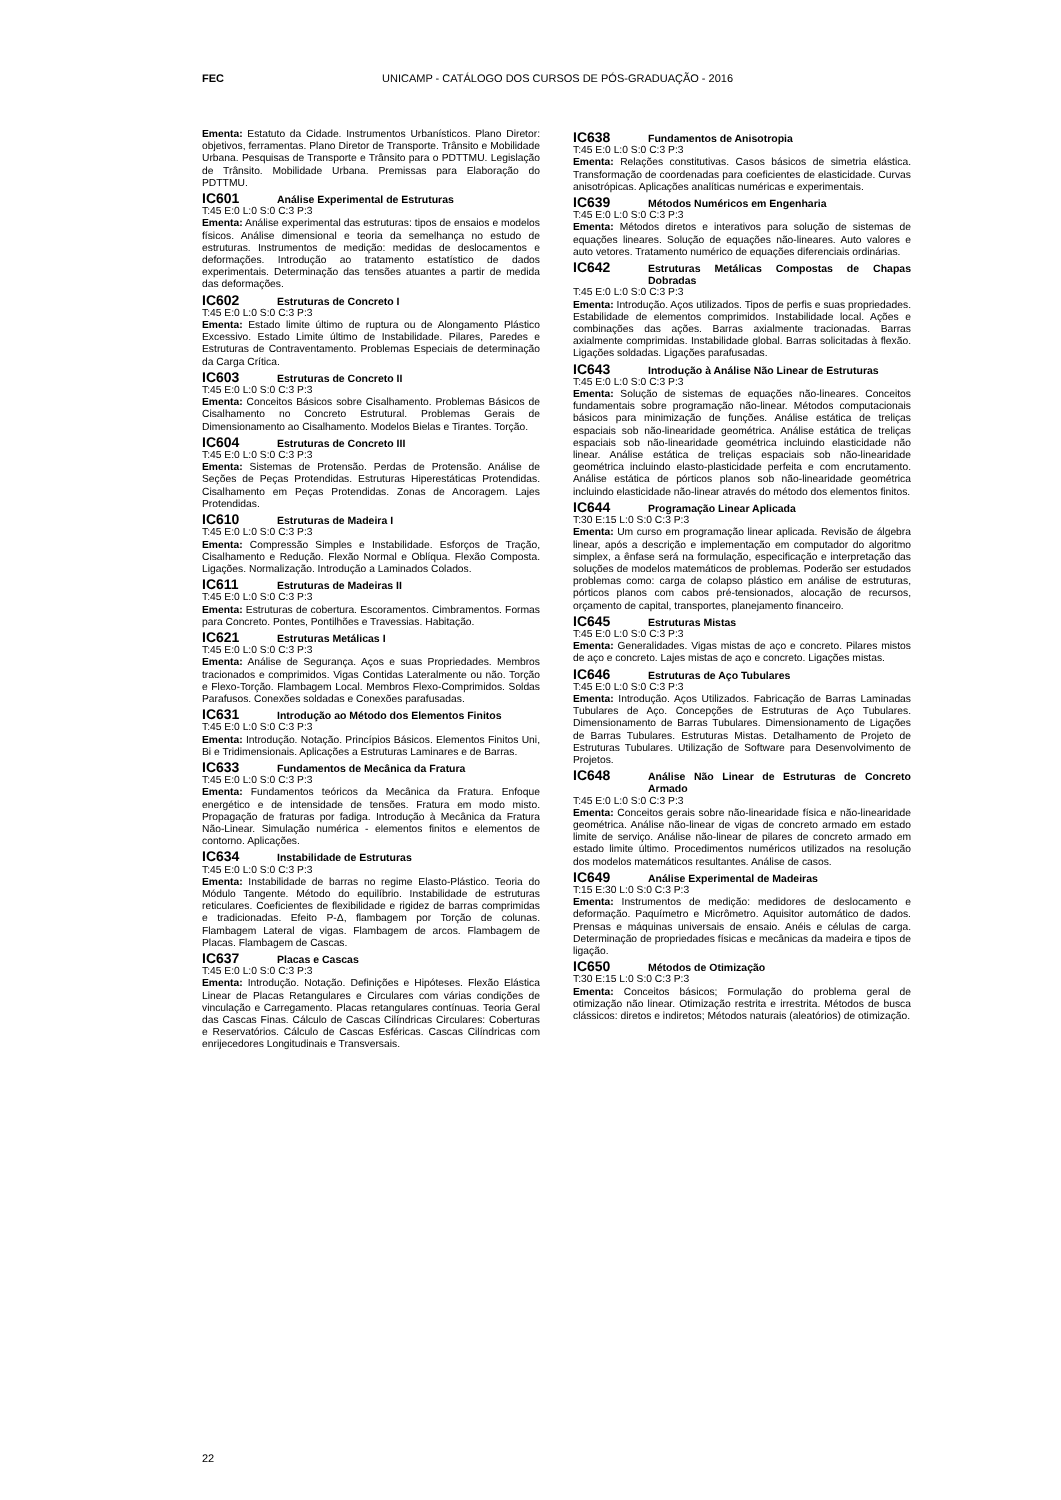FEC UNICAMP - CATÁLOGO DOS CURSOS DE PÓS-GRADUAÇÃO - 2016
Ementa: Estatuto da Cidade. Instrumentos Urbanísticos. Plano Diretor: objetivos, ferramentas. Plano Diretor de Transporte. Trânsito e Mobilidade Urbana. Pesquisas de Transporte e Trânsito para o PDTTMU. Legislação de Trânsito. Mobilidade Urbana. Premissas para Elaboração do PDTTMU.
IC601 Análise Experimental de Estruturas
T:45 E:0 L:0 S:0 C:3 P:3
Ementa: Análise experimental das estruturas: tipos de ensaios e modelos físicos. Análise dimensional e teoria da semelhança no estudo de estruturas. Instrumentos de medição: medidas de deslocamentos e deformações. Introdução ao tratamento estatístico de dados experimentais. Determinação das tensões atuantes a partir de medida das deformações.
IC602 Estruturas de Concreto I
T:45 E:0 L:0 S:0 C:3 P:3
Ementa: Estado limite último de ruptura ou de Alongamento Plástico Excessivo. Estado Limite último de Instabilidade. Pilares, Paredes e Estruturas de Contraventamento. Problemas Especiais de determinação da Carga Crítica.
IC603 Estruturas de Concreto II
T:45 E:0 L:0 S:0 C:3 P:3
Ementa: Conceitos Básicos sobre Cisalhamento. Problemas Básicos de Cisalhamento no Concreto Estrutural. Problemas Gerais de Dimensionamento ao Cisalhamento. Modelos Bielas e Tirantes. Torção.
IC604 Estruturas de Concreto III
T:45 E:0 L:0 S:0 C:3 P:3
Ementa: Sistemas de Protensão. Perdas de Protensão. Análise de Seções de Peças Protendidas. Estruturas Hiperestáticas Protendidas. Cisalhamento em Peças Protendidas. Zonas de Ancoragem. Lajes Protendidas.
IC610 Estruturas de Madeira I
T:45 E:0 L:0 S:0 C:3 P:3
Ementa: Compressão Simples e Instabilidade. Esforços de Tração, Cisalhamento e Redução. Flexão Normal e Oblíqua. Flexão Composta. Ligações. Normalização. Introdução a Laminados Colados.
IC611 Estruturas de Madeiras II
T:45 E:0 L:0 S:0 C:3 P:3
Ementa: Estruturas de cobertura. Escoramentos. Cimbramentos. Formas para Concreto. Pontes, Pontilhões e Travessias. Habitação.
IC621 Estruturas Metálicas I
T:45 E:0 L:0 S:0 C:3 P:3
Ementa: Análise de Segurança. Aços e suas Propriedades. Membros tracionados e comprimidos. Vigas Contidas Lateralmente ou não. Torção e Flexo-Torção. Flambagem Local. Membros Flexo-Comprimidos. Soldas Parafusos. Conexões soldadas e Conexões parafusadas.
IC631 Introdução ao Método dos Elementos Finitos
T:45 E:0 L:0 S:0 C:3 P:3
Ementa: Introdução. Notação. Princípios Básicos. Elementos Finitos Uni, Bi e Tridimensionais. Aplicações a Estruturas Laminares e de Barras.
IC633 Fundamentos de Mecânica da Fratura
T:45 E:0 L:0 S:0 C:3 P:3
Ementa: Fundamentos teóricos da Mecânica da Fratura. Enfoque energético e de intensidade de tensões. Fratura em modo misto. Propagação de fraturas por fadiga. Introdução à Mecânica da Fratura Não-Linear. Simulação numérica - elementos finitos e elementos de contorno. Aplicações.
IC634 Instabilidade de Estruturas
T:45 E:0 L:0 S:0 C:3 P:3
Ementa: Instabilidade de barras no regime Elasto-Plástico. Teoria do Módulo Tangente. Método do equilíbrio. Instabilidade de estruturas reticulares. Coeficientes de flexibilidade e rigidez de barras comprimidas e tradicionadas. Efeito P-Δ, flambagem por Torção de colunas. Flambagem Lateral de vigas. Flambagem de arcos. Flambagem de Placas. Flambagem de Cascas.
IC637 Placas e Cascas
T:45 E:0 L:0 S:0 C:3 P:3
Ementa: Introdução. Notação. Definições e Hipóteses. Flexão Elástica Linear de Placas Retangulares e Circulares com várias condições de vinculação e Carregamento. Placas retangulares contínuas. Teoria Geral das Cascas Finas. Cálculo de Cascas Cilíndricas Circulares: Coberturas e Reservatórios. Cálculo de Cascas Esféricas. Cascas Cilíndricas com enrijecedores Longitudinais e Transversais.
IC638 Fundamentos de Anisotropia
T:45 E:0 L:0 S:0 C:3 P:3
Ementa: Relações constitutivas. Casos básicos de simetria elástica. Transformação de coordenadas para coeficientes de elasticidade. Curvas anisotrópicas. Aplicações analíticas numéricas e experimentais.
IC639 Métodos Numéricos em Engenharia
T:45 E:0 L:0 S:0 C:3 P:3
Ementa: Métodos diretos e interativos para solução de sistemas de equações lineares. Solução de equações não-lineares. Auto valores e auto vetores. Tratamento numérico de equações diferenciais ordinárias.
IC642 Estruturas Metálicas Compostas de Chapas Dobradas
T:45 E:0 L:0 S:0 C:3 P:3
Ementa: Introdução. Aços utilizados. Tipos de perfis e suas propriedades. Estabilidade de elementos comprimidos. Instabilidade local. Ações e combinações das ações. Barras axialmente tracionadas. Barras axialmente comprimidas. Instabilidade global. Barras solicitadas à flexão. Ligações soldadas. Ligações parafusadas.
IC643 Introdução à Análise Não Linear de Estruturas
T:45 E:0 L:0 S:0 C:3 P:3
Ementa: Solução de sistemas de equações não-lineares. Conceitos fundamentais sobre programação não-linear. Métodos computacionais básicos para minimização de funções. Análise estática de treliças espaciais sob não-linearidade geométrica. Análise estática de treliças espaciais sob não-linearidade geométrica incluindo elasticidade não linear. Análise estática de treliças espaciais sob não-linearidade geométrica incluindo elasto-plasticidade perfeita e com encrutamento. Análise estática de pórticos planos sob não-linearidade geométrica incluindo elasticidade não-linear através do método dos elementos finitos.
IC644 Programação Linear Aplicada
T:30 E:15 L:0 S:0 C:3 P:3
Ementa: Um curso em programação linear aplicada. Revisão de álgebra linear, após a descrição e implementação em computador do algoritmo simplex, a ênfase será na formulação, especificação e interpretação das soluções de modelos matemáticos de problemas. Poderão ser estudados problemas como: carga de colapso plástico em análise de estruturas, pórticos planos com cabos pré-tensionados, alocação de recursos, orçamento de capital, transportes, planejamento financeiro.
IC645 Estruturas Mistas
T:45 E:0 L:0 S:0 C:3 P:3
Ementa: Generalidades. Vigas mistas de aço e concreto. Pilares mistos de aço e concreto. Lajes mistas de aço e concreto. Ligações mistas.
IC646 Estruturas de Aço Tubulares
T:45 E:0 L:0 S:0 C:3 P:3
Ementa: Introdução. Aços Utilizados. Fabricação de Barras Laminadas Tubulares de Aço. Concepções de Estruturas de Aço Tubulares. Dimensionamento de Barras Tubulares. Dimensionamento de Ligações de Barras Tubulares. Estruturas Mistas. Detalhamento de Projeto de Estruturas Tubulares. Utilização de Software para Desenvolvimento de Projetos.
IC648 Análise Não Linear de Estruturas de Concreto Armado
T:45 E:0 L:0 S:0 C:3 P:3
Ementa: Conceitos gerais sobre não-linearidade física e não-linearidade geométrica. Análise não-linear de vigas de concreto armado em estado limite de serviço. Análise não-linear de pilares de concreto armado em estado limite último. Procedimentos numéricos utilizados na resolução dos modelos matemáticos resultantes. Análise de casos.
IC649 Análise Experimental de Madeiras
T:15 E:30 L:0 S:0 C:3 P:3
Ementa: Instrumentos de medição: medidores de deslocamento e deformação. Paquímetro e Micrômetro. Aquisitor automático de dados. Prensas e máquinas universais de ensaio. Anéis e células de carga. Determinação de propriedades físicas e mecânicas da madeira e tipos de ligação.
IC650 Métodos de Otimização
T:30 E:15 L:0 S:0 C:3 P:3
Ementa: Conceitos básicos; Formulação do problema geral de otimização não linear. Otimização restrita e irrestrita. Métodos de busca clássicos: diretos e indiretos; Métodos naturais (aleatórios) de otimização.
22